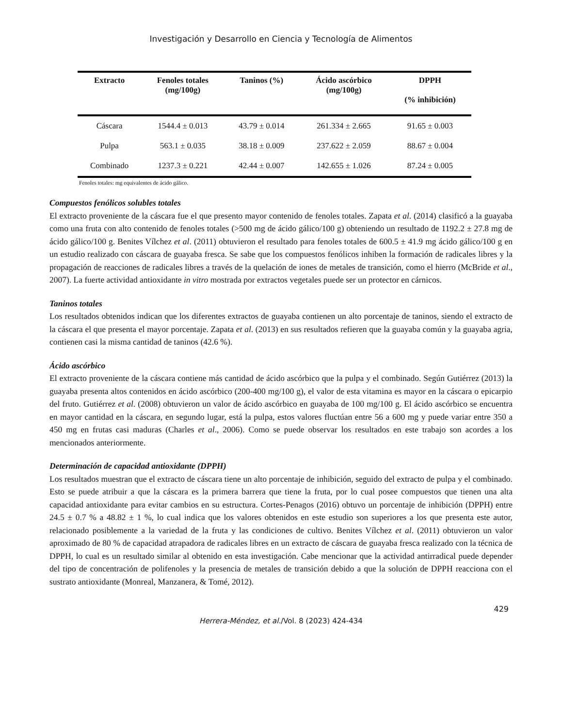Investigación y Desarrollo en Ciencia y Tecnología de Alimentos
| Extracto | Fenoles totales (mg/100g) | Taninos (%) | Ácido ascórbico (mg/100g) | DPPH (% inhibición) |
| --- | --- | --- | --- | --- |
| Cáscara | 1544.4 ± 0.013 | 43.79 ± 0.014 | 261.334 ± 2.665 | 91.65 ± 0.003 |
| Pulpa | 563.1 ± 0.035 | 38.18 ± 0.009 | 237.622 ± 2.059 | 88.67 ± 0.004 |
| Combinado | 1237.3 ± 0.221 | 42.44 ± 0.007 | 142.655 ± 1.026 | 87.24 ± 0.005 |
Fenoles totales: mg equivalentes de ácido gálico.
Compuestos fenólicos solubles totales
El extracto proveniente de la cáscara fue el que presento mayor contenido de fenoles totales. Zapata et al. (2014) clasificó a la guayaba como una fruta con alto contenido de fenoles totales (>500 mg de ácido gálico/100 g) obteniendo un resultado de 1192.2 ± 27.8 mg de ácido gálico/100 g. Benites Vílchez et al. (2011) obtuvieron el resultado para fenoles totales de 600.5 ± 41.9 mg ácido gálico/100 g en un estudio realizado con cáscara de guayaba fresca. Se sabe que los compuestos fenólicos inhiben la formación de radicales libres y la propagación de reacciones de radicales libres a través de la quelación de iones de metales de transición, como el hierro (McBride et al., 2007). La fuerte actividad antioxidante in vitro mostrada por extractos vegetales puede ser un protector en cárnicos.
Taninos totales
Los resultados obtenidos indican que los diferentes extractos de guayaba contienen un alto porcentaje de taninos, siendo el extracto de la cáscara el que presenta el mayor porcentaje. Zapata et al. (2013) en sus resultados refieren que la guayaba común y la guayaba agria, contienen casi la misma cantidad de taninos (42.6 %).
Ácido ascórbico
El extracto proveniente de la cáscara contiene más cantidad de ácido ascórbico que la pulpa y el combinado. Según Gutiérrez (2013) la guayaba presenta altos contenidos en ácido ascórbico (200-400 mg/100 g), el valor de esta vitamina es mayor en la cáscara o epicarpio del fruto. Gutiérrez et al. (2008) obtuvieron un valor de ácido ascórbico en guayaba de 100 mg/100 g. El ácido ascórbico se encuentra en mayor cantidad en la cáscara, en segundo lugar, está la pulpa, estos valores fluctúan entre 56 a 600 mg y puede variar entre 350 a 450 mg en frutas casi maduras (Charles et al., 2006). Como se puede observar los resultados en este trabajo son acordes a los mencionados anteriormente.
Determinación de capacidad antioxidante (DPPH)
Los resultados muestran que el extracto de cáscara tiene un alto porcentaje de inhibición, seguido del extracto de pulpa y el combinado. Esto se puede atribuir a que la cáscara es la primera barrera que tiene la fruta, por lo cual posee compuestos que tienen una alta capacidad antioxidante para evitar cambios en su estructura. Cortes-Penagos (2016) obtuvo un porcentaje de inhibición (DPPH) entre 24.5 ± 0.7 % a 48.82 ± 1 %, lo cual indica que los valores obtenidos en este estudio son superiores a los que presenta este autor, relacionado posiblemente a la variedad de la fruta y las condiciones de cultivo. Benites Vílchez et al. (2011) obtuvieron un valor aproximado de 80 % de capacidad atrapadora de radicales libres en un extracto de cáscara de guayaba fresca realizado con la técnica de DPPH, lo cual es un resultado similar al obtenido en esta investigación. Cabe mencionar que la actividad antirradical puede depender del tipo de concentración de polifenoles y la presencia de metales de transición debido a que la solución de DPPH reacciona con el sustrato antioxidante (Monreal, Manzanera, & Tomé, 2012).
429
Herrera-Méndez, et al./Vol. 8 (2023) 424-434